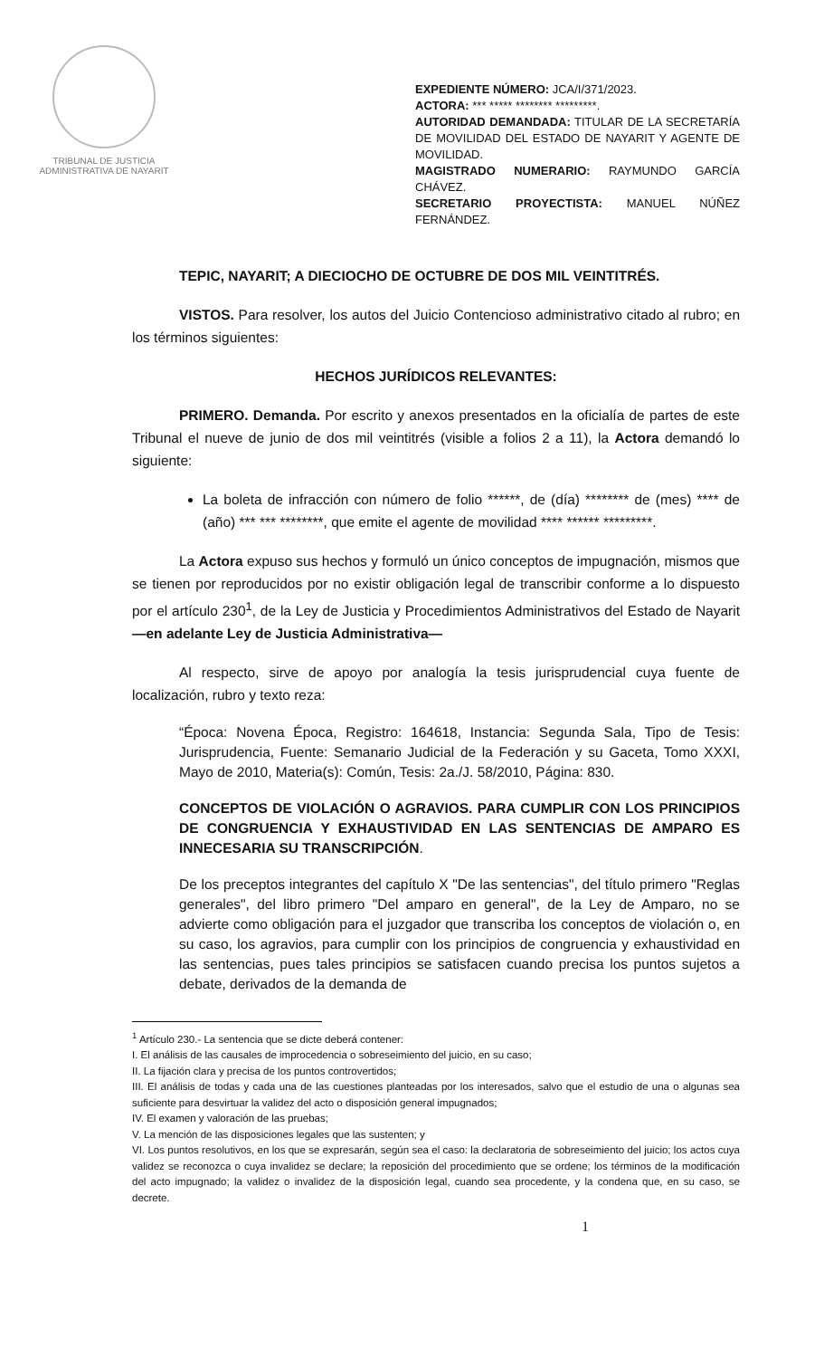TRIBUNAL DE JUSTICIA
ADMINISTRATIVA DE NAYARIT
EXPEDIENTE NÚMERO: JCA/I/371/2023.
ACTORA: *** ***** ******** *********.
AUTORIDAD DEMANDADA: TITULAR DE LA SECRETARÍA DE MOVILIDAD DEL ESTADO DE NAYARIT Y AGENTE DE MOVILIDAD.
MAGISTRADO NUMERARIO: RAYMUNDO GARCÍA CHÁVEZ.
SECRETARIO PROYECTISTA: MANUEL NÚÑEZ FERNÁNDEZ.
TEPIC, NAYARIT; A DIECIOCHO DE OCTUBRE DE DOS MIL VEINTITRÉS.
VISTOS. Para resolver, los autos del Juicio Contencioso administrativo citado al rubro; en los términos siguientes:
HECHOS JURÍDICOS RELEVANTES:
PRIMERO. Demanda. Por escrito y anexos presentados en la oficialía de partes de este Tribunal el nueve de junio de dos mil veintitrés (visible a folios 2 a 11), la Actora demandó lo siguiente:
La boleta de infracción con número de folio ******, de (día) ******** de (mes) **** de (año) *** *** ********, que emite el agente de movilidad **** ****** *********.
La Actora expuso sus hechos y formuló un único conceptos de impugnación, mismos que se tienen por reproducidos por no existir obligación legal de transcribir conforme a lo dispuesto por el artículo 230<sup>1</sup>, de la Ley de Justicia y Procedimientos Administrativos del Estado de Nayarit —en adelante Ley de Justicia Administrativa—
Al respecto, sirve de apoyo por analogía la tesis jurisprudencial cuya fuente de localización, rubro y texto reza:
“Época: Novena Época, Registro: 164618, Instancia: Segunda Sala, Tipo de Tesis: Jurisprudencia, Fuente: Semanario Judicial de la Federación y su Gaceta, Tomo XXXI, Mayo de 2010, Materia(s): Común, Tesis: 2a./J. 58/2010, Página: 830.
CONCEPTOS DE VIOLACIÓN O AGRAVIOS. PARA CUMPLIR CON LOS PRINCIPIOS DE CONGRUENCIA Y EXHAUSTIVIDAD EN LAS SENTENCIAS DE AMPARO ES INNECESARIA SU TRANSCRIPCIÓN.
De los preceptos integrantes del capítulo X "De las sentencias", del título primero "Reglas generales", del libro primero "Del amparo en general", de la Ley de Amparo, no se advierte como obligación para el juzgador que transcriba los conceptos de violación o, en su caso, los agravios, para cumplir con los principios de congruencia y exhaustividad en las sentencias, pues tales principios se satisfacen cuando precisa los puntos sujetos a debate, derivados de la demanda de
<sup>1</sup> Artículo 230.- La sentencia que se dicte deberá contener:
I. El análisis de las causales de improcedencia o sobreseimiento del juicio, en su caso;
II. La fijación clara y precisa de los puntos controvertidos;
III. El análisis de todas y cada una de las cuestiones planteadas por los interesados, salvo que el estudio de una o algunas sea suficiente para desvirtuar la validez del acto o disposición general impugnados;
IV. El examen y valoración de las pruebas;
V. La mención de las disposiciones legales que las sustenten; y
VI. Los puntos resolutivos, en los que se expresarán, según sea el caso: la declaratoria de sobreseimiento del juicio; los actos cuya validez se reconozca o cuya invalidez se declare; la reposición del procedimiento que se ordene; los términos de la modificación del acto impugnado; la validez o invalidez de la disposición legal, cuando sea procedente, y la condena que, en su caso, se decrete.
1